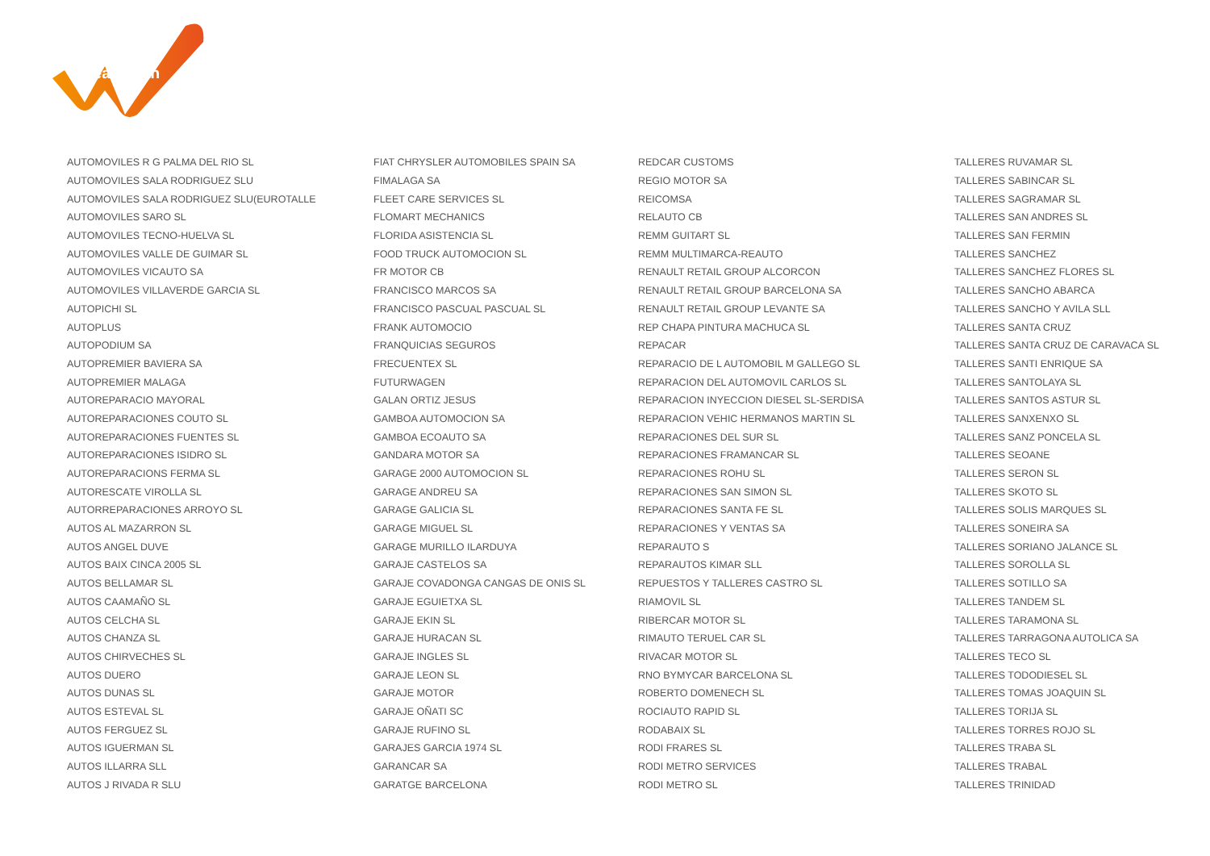LeasePlan
| AUTOMOVILES R G PALMA DEL RIO SL | FIAT CHRYSLER AUTOMOBILES SPAIN SA | REDCAR CUSTOMS | TALLERES RUVAMAR SL |
| AUTOMOVILES SALA RODRIGUEZ SLU | FIMALAGA SA | REGIO MOTOR SA | TALLERES SABINCAR SL |
| AUTOMOVILES SALA RODRIGUEZ SLU(EUROTALLE | FLEET CARE SERVICES SL | REICOMSA | TALLERES SAGRAMAR SL |
| AUTOMOVILES SARO SL | FLOMART MECHANICS | RELAUTO CB | TALLERES SAN ANDRES SL |
| AUTOMOVILES TECNO-HUELVA SL | FLORIDA ASISTENCIA SL | REMM GUITART SL | TALLERES SAN FERMIN |
| AUTOMOVILES VALLE DE GUIMAR SL | FOOD TRUCK AUTOMOCION SL | REMM MULTIMARCA-REAUTO | TALLERES SANCHEZ |
| AUTOMOVILES VICAUTO SA | FR MOTOR CB | RENAULT RETAIL GROUP ALCORCON | TALLERES SANCHEZ FLORES SL |
| AUTOMOVILES VILLAVERDE GARCIA SL | FRANCISCO MARCOS SA | RENAULT RETAIL GROUP BARCELONA SA | TALLERES SANCHO ABARCA |
| AUTOPICHI SL | FRANCISCO PASCUAL PASCUAL SL | RENAULT RETAIL GROUP LEVANTE SA | TALLERES SANCHO Y AVILA SLL |
| AUTOPLUS | FRANK AUTOMOCIO | REP CHAPA PINTURA MACHUCA SL | TALLERES SANTA CRUZ |
| AUTOPODIUM SA | FRANQUICIAS SEGUROS | REPACAR | TALLERES SANTA CRUZ DE CARAVACA SL |
| AUTOPREMIER BAVIERA SA | FRECUENTEX SL | REPARACIO DE L AUTOMOBIL M GALLEGO SL | TALLERES SANTI ENRIQUE SA |
| AUTOPREMIER MALAGA | FUTURWAGEN | REPARACION DEL AUTOMOVIL CARLOS SL | TALLERES SANTOLAYA SL |
| AUTOREPARACIO MAYORAL | GALAN ORTIZ JESUS | REPARACION INYECCION DIESEL SL-SERDISA | TALLERES SANTOS ASTUR SL |
| AUTOREPARACIONES COUTO SL | GAMBOA AUTOMOCION SA | REPARACION VEHIC HERMANOS MARTIN SL | TALLERES SANXENXO SL |
| AUTOREPARACIONES FUENTES SL | GAMBOA ECOAUTO SA | REPARACIONES DEL SUR SL | TALLERES SANZ PONCELA SL |
| AUTOREPARACIONES ISIDRO SL | GANDARA MOTOR SA | REPARACIONES FRAMANCAR SL | TALLERES SEOANE |
| AUTOREPARACIONS FERMA SL | GARAGE 2000 AUTOMOCION SL | REPARACIONES ROHU SL | TALLERES SERON SL |
| AUTORESCATE VIROLLA SL | GARAGE ANDREU SA | REPARACIONES SAN SIMON SL | TALLERES SKOTO SL |
| AUTORREPARACIONES ARROYO SL | GARAGE GALICIA SL | REPARACIONES SANTA FE SL | TALLERES SOLIS MARQUES SL |
| AUTOS AL MAZARRON SL | GARAGE MIGUEL SL | REPARACIONES Y VENTAS SA | TALLERES SONEIRA SA |
| AUTOS ANGEL DUVE | GARAGE MURILLO ILARDUYA | REPARAUTO S | TALLERES SORIANO JALANCE SL |
| AUTOS BAIX CINCA 2005 SL | GARAJE CASTELOS SA | REPARAUTOS KIMAR SLL | TALLERES SOROLLA SL |
| AUTOS BELLAMAR SL | GARAJE COVADONGA CANGAS DE ONIS SL | REPUESTOS Y TALLERES CASTRO SL | TALLERES SOTILLO SA |
| AUTOS CAAMAÑO SL | GARAJE EGUIETXA SL | RIAMOVIL SL | TALLERES TANDEM SL |
| AUTOS CELCHA SL | GARAJE EKIN SL | RIBERCAR MOTOR SL | TALLERES TARAMONA SL |
| AUTOS CHANZA SL | GARAJE HURACAN SL | RIMAUTO TERUEL CAR SL | TALLERES TARRAGONA AUTOLICA SA |
| AUTOS CHIRVECHES SL | GARAJE INGLES SL | RIVACAR MOTOR SL | TALLERES TECO SL |
| AUTOS DUERO | GARAJE LEON SL | RNO BYMYCAR BARCELONA SL | TALLERES TODODIESEL SL |
| AUTOS DUNAS SL | GARAJE MOTOR | ROBERTO DOMENECH SL | TALLERES TOMAS JOAQUIN SL |
| AUTOS ESTEVAL SL | GARAJE OÑATI SC | ROCIAUTO RAPID SL | TALLERES TORIJA SL |
| AUTOS FERGUEZ SL | GARAJE RUFINO SL | RODABAIX SL | TALLERES TORRES ROJO SL |
| AUTOS IGUERMAN SL | GARAJES GARCIA 1974 SL | RODI FRARES SL | TALLERES TRABA SL |
| AUTOS ILLARRA SLL | GARANCAR SA | RODI METRO SERVICES | TALLERES TRABAL |
| AUTOS J RIVADA R SLU | GARATGE BARCELONA | RODI METRO SL | TALLERES TRINIDAD |